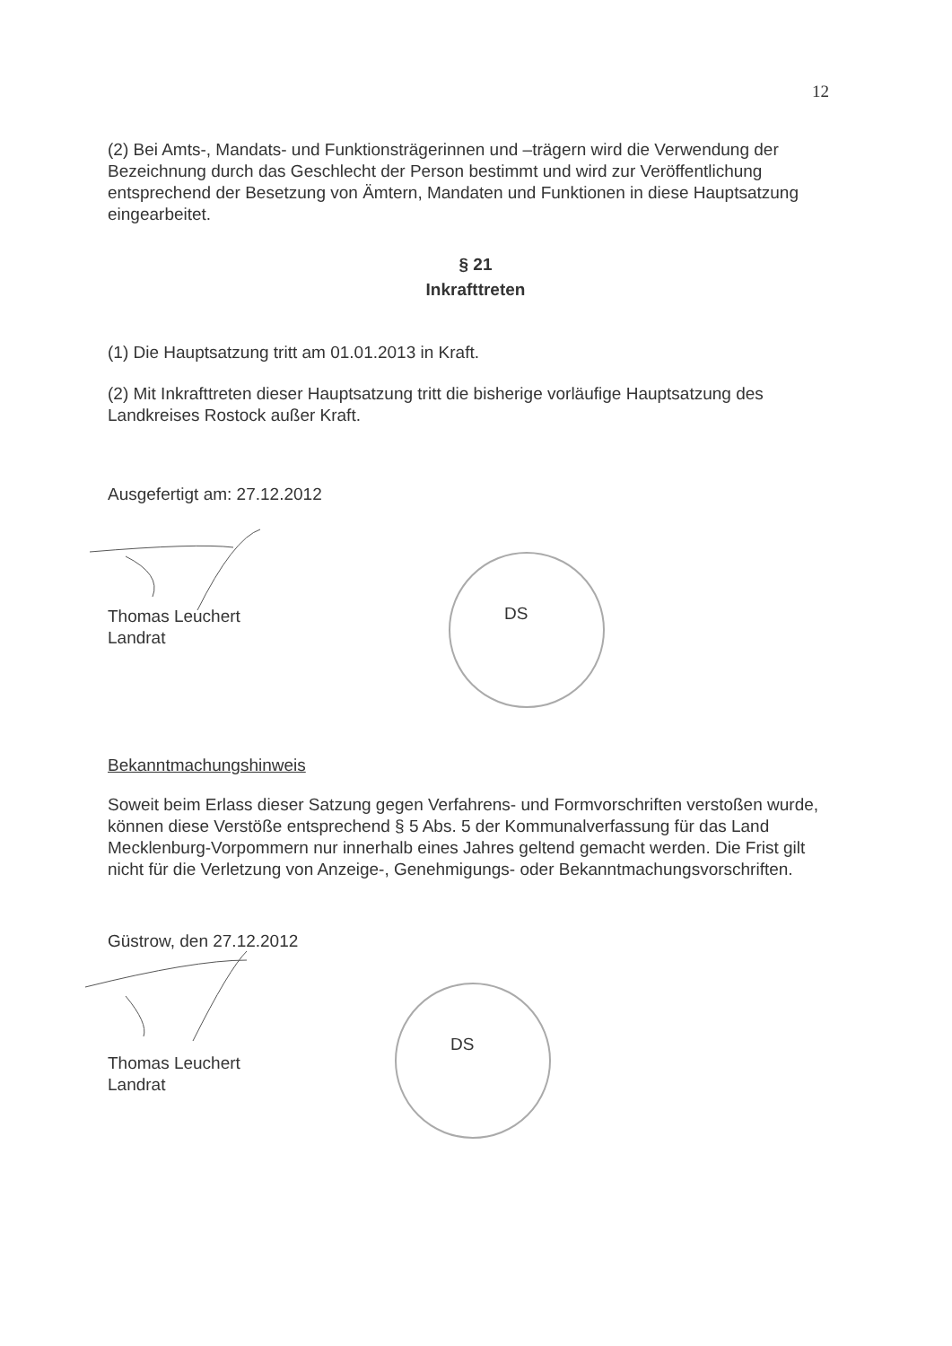12
(2) Bei Amts-, Mandats- und Funktionsträgerinnen und –trägern wird die Verwendung der Bezeichnung durch das Geschlecht der Person bestimmt und wird zur Veröffentlichung entsprechend der Besetzung von Ämtern, Mandaten und Funktionen in diese Hauptsatzung eingearbeitet.
§ 21
Inkrafttreten
(1) Die Hauptsatzung tritt am 01.01.2013 in Kraft.
(2) Mit Inkrafttreten dieser Hauptsatzung tritt die bisherige vorläufige Hauptsatzung des Landkreises Rostock außer Kraft.
Ausgefertigt am: 27.12.2012
Thomas Leuchert
Landrat
Bekanntmachungshinweis
Soweit beim Erlass dieser Satzung gegen Verfahrens- und Formvorschriften verstoßen wurde, können diese Verstöße entsprechend § 5 Abs. 5 der Kommunalverfassung für das Land Mecklenburg-Vorpommern nur innerhalb eines Jahres geltend gemacht werden. Die Frist gilt nicht für die Verletzung von Anzeige-, Genehmigungs- oder Bekanntmachungsvorschriften.
Güstrow, den 27.12.2012
Thomas Leuchert
Landrat
DS
DS